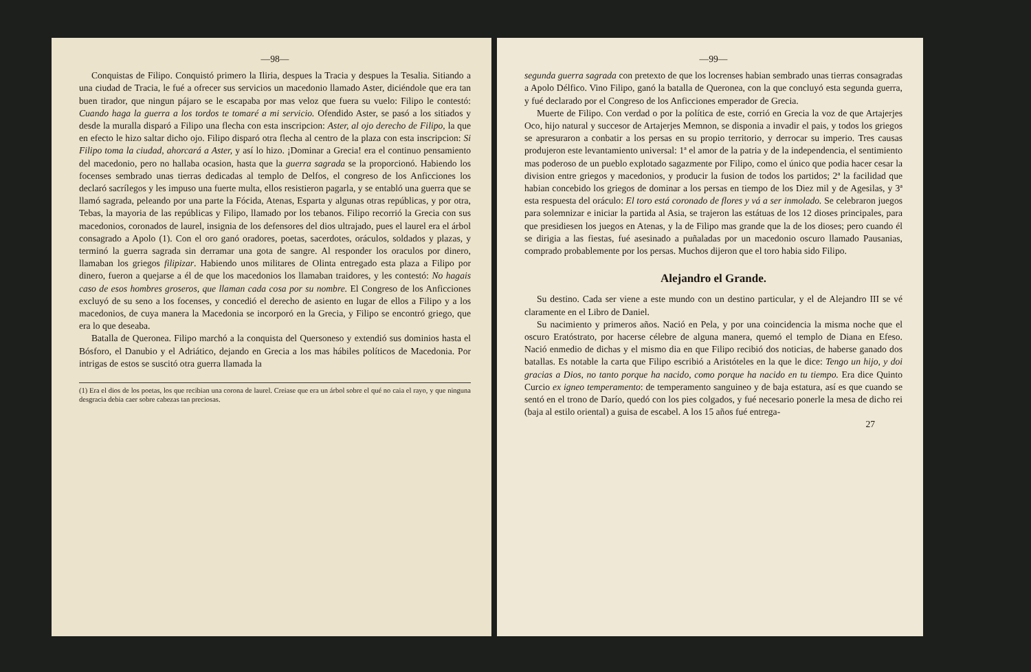—98—
Conquistas de Filipo. Conquistó primero la Iliria, despues la Tracia y despues la Tesalia. Sitiando a una ciudad de Tracia, le fué a ofrecer sus servicios un macedonio llamado Aster, diciéndole que era tan buen tirador, que ningun pájaro se le escapaba por mas veloz que fuera su vuelo: Filipo le contestó: Cuando haga la guerra a los tordos te tomaré a mi servicio. Ofendido Aster, se pasó a los sitiados y desde la muralla disparó a Filipo una flecha con esta inscripcion: Aster, al ojo derecho de Filipo, la que en efecto le hizo saltar dicho ojo. Filipo disparó otra flecha al centro de la plaza con esta inscripcion: Si Filipo toma la ciudad, ahorcará a Aster, y así lo hizo. ¡Dominar a Grecia! era el continuo pensamiento del macedonio, pero no hallaba ocasion, hasta que la guerra sagrada se la proporcionó. Habiendo los focenses sembrado unas tierras dedicadas al templo de Delfos, el congreso de los Anficciones los declaró sacrílegos y les impuso una fuerte multa, ellos resistieron pagarla, y se entabló una guerra que se llamó sagrada, peleando por una parte la Fócida, Atenas, Esparta y algunas otras repúblicas, y por otra, Tebas, la mayoria de las repúblicas y Filipo, llamado por los tebanos. Filipo recorrió la Grecia con sus macedonios, coronados de laurel, insignia de los defensores del dios ultrajado, pues el laurel era el árbol consagrado a Apolo (1). Con el oro ganó oradores, poetas, sacerdotes, oráculos, soldados y plazas, y terminó la guerra sagrada sin derramar una gota de sangre. Al responder los oraculos por dinero, llamaban los griegos filipizar. Habiendo unos militares de Olinta entregado esta plaza a Filipo por dinero, fueron a quejarse a él de que los macedonios los llamaban traidores, y les contestó: No hagais caso de esos hombres groseros, que llaman cada cosa por su nombre. El Congreso de los Anficciones excluyó de su seno a los focenses, y concedió el derecho de asiento en lugar de ellos a Filipo y a los macedonios, de cuya manera la Macedonia se incorporó en la Grecia, y Filipo se encontró griego, que era lo que deseaba.
Batalla de Queronea. Filipo marchó a la conquista del Quersoneso y extendió sus dominios hasta el Bósforo, el Danubio y el Adriático, dejando en Grecia a los mas hábiles políticos de Macedonia. Por intrigas de estos se suscitó otra guerra llamada la
(1) Era el dios de los poetas, los que recibian una corona de laurel. Creiase que era un árbol sobre el qué no caia el rayo, y que ninguna desgracia debia caer sobre cabezas tan preciosas.
—99—
segunda guerra sagrada con pretexto de que los locrenses habian sembrado unas tierras consagradas a Apolo Délfico. Vino Filipo, ganó la batalla de Queronea, con la que concluyó esta segunda guerra, y fué declarado por el Congreso de los Anficciones emperador de Grecia.
Muerte de Filipo. Con verdad o por la política de este, corrió en Grecia la voz de que Artajerjes Oco, hijo natural y succesor de Artajerjes Memnon, se disponia a invadir el pais, y todos los griegos se apresuraron a conbatir a los persas en su propio territorio, y derrocar su imperio. Tres causas produjeron este levantamiento universal: 1ª el amor de la patria y de la independencia, el sentimiento mas poderoso de un pueblo explotado sagazmente por Filipo, como el único que podia hacer cesar la division entre griegos y macedonios, y producir la fusion de todos los partidos; 2ª la facilidad que habian concebido los griegos de dominar a los persas en tiempo de los Diez mil y de Agesilas, y 3ª esta respuesta del oráculo: El toro está coronado de flores y vá a ser inmolado. Se celebraron juegos para solemnizar e iniciar la partida al Asia, se trajeron las estátuas de los 12 dioses principales, para que presidiesen los juegos en Atenas, y la de Filipo mas grande que la de los dioses; pero cuando él se dirigia a las fiestas, fué asesinado a puñaladas por un macedonio oscuro llamado Pausanias, comprado probablemente por los persas. Muchos dijeron que el toro habia sido Filipo.
Alejandro el Grande.
Su destino. Cada ser viene a este mundo con un destino particular, y el de Alejandro III se vé claramente en el Libro de Daniel.
Su nacimiento y primeros años. Nació en Pela, y por una coincidencia la misma noche que el oscuro Eratóstrato, por hacerse célebre de alguna manera, quemó el templo de Diana en Efeso. Nació enmedio de dichas y el mismo dia en que Filipo recibió dos noticias, de haberse ganado dos batallas. Es notable la carta que Filipo escribió a Aristóteles en la que le dice: Tengo un hijo, y doi gracias a Dios, no tanto porque ha nacido, como porque ha nacido en tu tiempo. Era dice Quinto Curcio ex igneo temperamento: de temperamento sanguineo y de baja estatura, así es que cuando se sentó en el trono de Darío, quedó con los pies colgados, y fué necesario ponerle la mesa de dicho rei (baja al estilo oriental) a guisa de escabel. A los 15 años fué entrega-
27